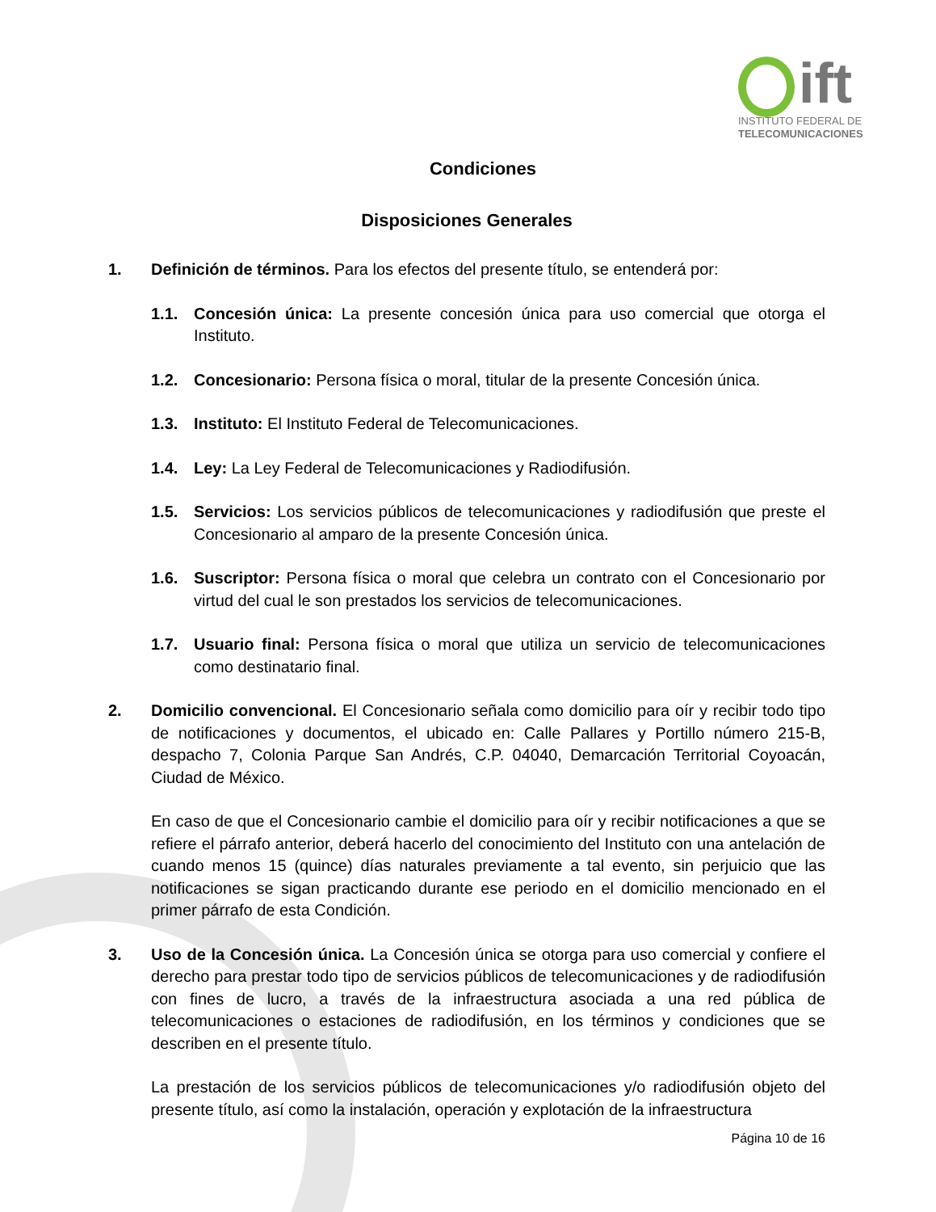ift
INSTITUTO FEDERAL DE
TELECOMUNICACIONES
Condiciones
Disposiciones Generales
1. Definición de términos. Para los efectos del presente título, se entenderá por:
1.1. Concesión única: La presente concesión única para uso comercial que otorga el Instituto.
1.2. Concesionario: Persona física o moral, titular de la presente Concesión única.
1.3. Instituto: El Instituto Federal de Telecomunicaciones.
1.4. Ley: La Ley Federal de Telecomunicaciones y Radiodifusión.
1.5. Servicios: Los servicios públicos de telecomunicaciones y radiodifusión que preste el Concesionario al amparo de la presente Concesión única.
1.6. Suscriptor: Persona física o moral que celebra un contrato con el Concesionario por virtud del cual le son prestados los servicios de telecomunicaciones.
1.7. Usuario final: Persona física o moral que utiliza un servicio de telecomunicaciones como destinatario final.
2. Domicilio convencional. El Concesionario señala como domicilio para oír y recibir todo tipo de notificaciones y documentos, el ubicado en: Calle Pallares y Portillo número 215-B, despacho 7, Colonia Parque San Andrés, C.P. 04040, Demarcación Territorial Coyoacán, Ciudad de México.
En caso de que el Concesionario cambie el domicilio para oír y recibir notificaciones a que se refiere el párrafo anterior, deberá hacerlo del conocimiento del Instituto con una antelación de cuando menos 15 (quince) días naturales previamente a tal evento, sin perjuicio que las notificaciones se sigan practicando durante ese periodo en el domicilio mencionado en el primer párrafo de esta Condición.
3. Uso de la Concesión única. La Concesión única se otorga para uso comercial y confiere el derecho para prestar todo tipo de servicios públicos de telecomunicaciones y de radiodifusión con fines de lucro, a través de la infraestructura asociada a una red pública de telecomunicaciones o estaciones de radiodifusión, en los términos y condiciones que se describen en el presente título.
La prestación de los servicios públicos de telecomunicaciones y/o radiodifusión objeto del presente título, así como la instalación, operación y explotación de la infraestructura
Página 10 de 16